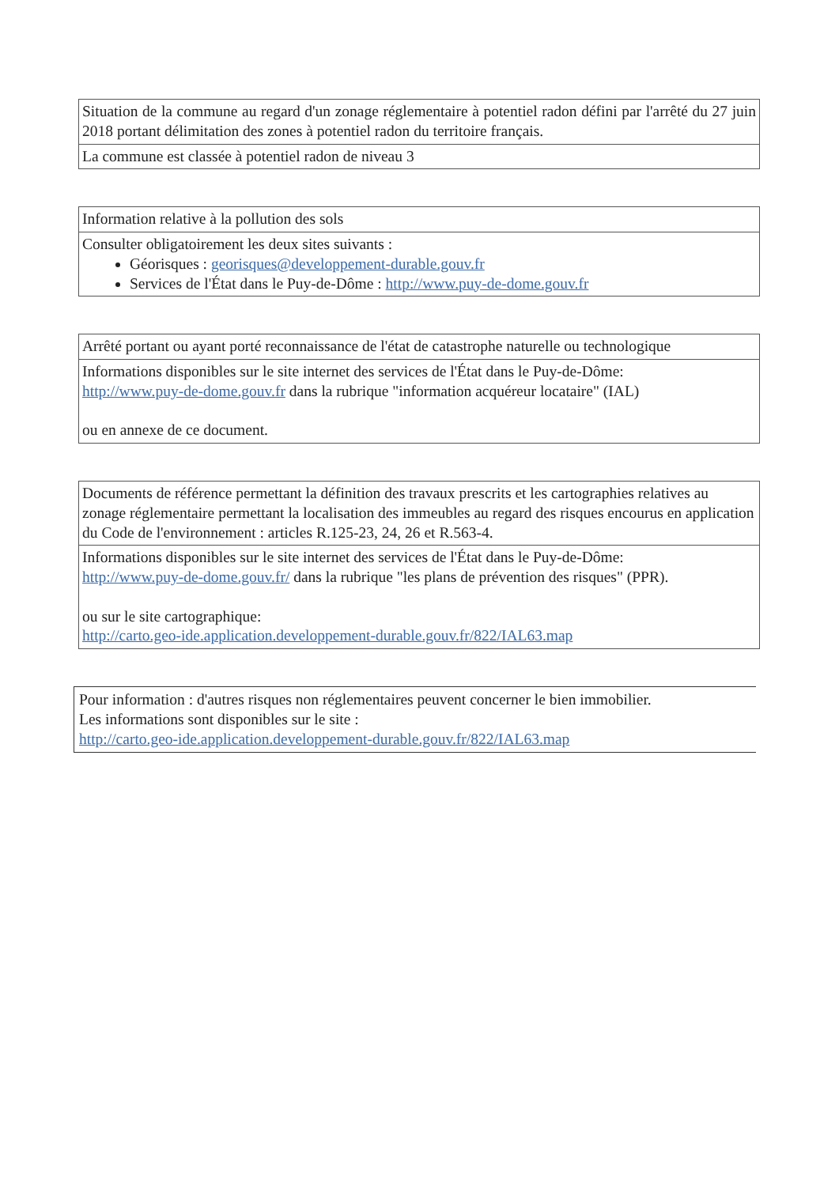| Situation de la commune au regard d'un zonage réglementaire à potentiel radon défini par l'arrêté du 27 juin 2018 portant délimitation des zones à potentiel radon du territoire français. |
| La commune est classée à potentiel radon de niveau 3 |
| Information relative à la pollution des sols |
| Consulter obligatoirement les deux sites suivants : Géorisques : georisques@developpement-durable.gouv.fr Services de l'État dans le Puy-de-Dôme : http://www.puy-de-dome.gouv.fr |
| Arrêté portant ou ayant porté reconnaissance de l'état de catastrophe naturelle ou technologique |
| Informations disponibles sur le site internet des services de l'État dans le Puy-de-Dôme: http://www.puy-de-dome.gouv.fr dans la rubrique "information acquéreur locataire" (IAL) ou en annexe de ce document. |
| Documents de référence permettant la définition des travaux prescrits et les cartographies relatives au zonage réglementaire permettant la localisation des immeubles au regard des risques encourus en application du Code de l'environnement : articles R.125-23, 24, 26 et R.563-4. |
| Informations disponibles sur le site internet des services de l'État dans le Puy-de-Dôme: http://www.puy-de-dome.gouv.fr/ dans la rubrique "les plans de prévention des risques" (PPR). ou sur le site cartographique: http://carto.geo-ide.application.developpement-durable.gouv.fr/822/IAL63.map |
Pour information : d'autres risques non réglementaires peuvent concerner le bien immobilier.
Les informations sont disponibles sur le site :
http://carto.geo-ide.application.developpement-durable.gouv.fr/822/IAL63.map